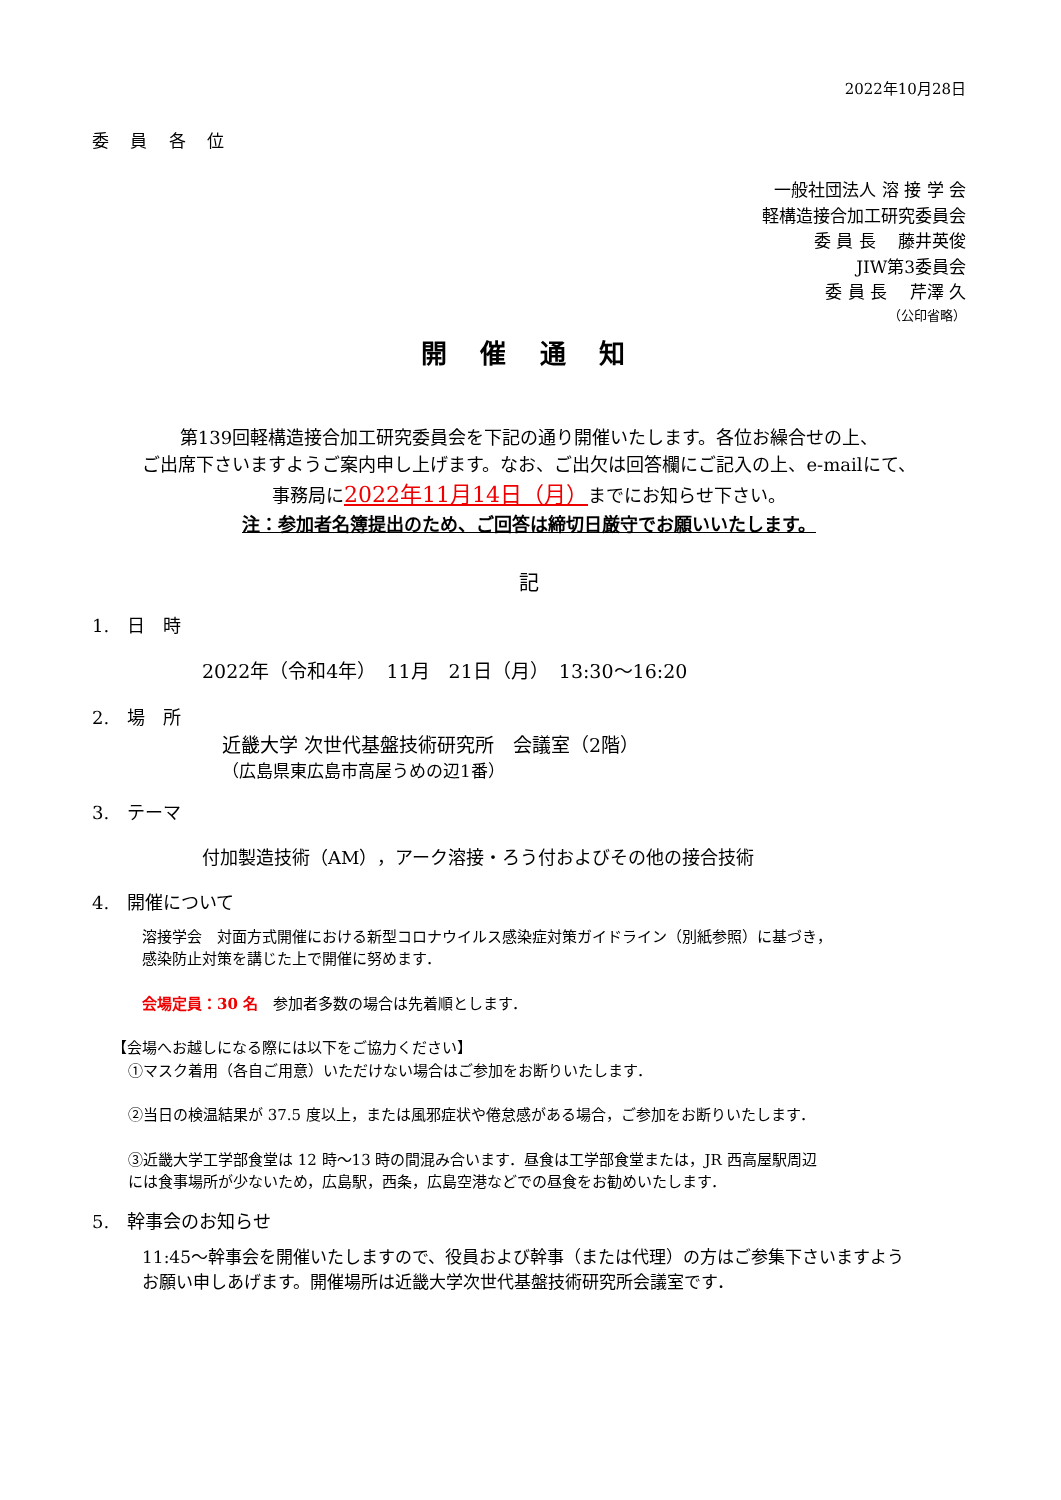2022年10月28日
委 員 各 位
一般社団法人 溶 接 学 会
軽構造接合加工研究委員会
委 員 長　 藤井英俊
JIW第3委員会
委 員 長　 芹澤 久
（公印省略）
開 催 通 知
第139回軽構造接合加工研究委員会を下記の通り開催いたします。各位お繰合せの上、
ご出席下さいますようご案内申し上げます。なお、ご出欠は回答欄にご記入の上、e-mailにて、
事務局に2022年11月14日（月）までにお知らせ下さい。
注：参加者名簿提出のため、ご回答は締切日厳守でお願いいたします。
記
1.　日　時
2022年（令和4年）　11月　21日（月）　13:30～16:20
2.　場　所
近畿大学 次世代基盤技術研究所　会議室（2階）
（広島県東広島市高屋うめの辺1番）
3.　テーマ
付加製造技術（AM），アーク溶接・ろう付およびその他の接合技術
4.　開催について
溶接学会　対面方式開催における新型コロナウイルス感染症対策ガイドライン（別紙参照）に基づき，
感染防止対策を講じた上で開催に努めます．
会場定員：30 名　参加者多数の場合は先着順とします．
【会場へお越しになる際には以下をご協力ください】
①マスク着用（各自ご用意）いただけない場合はご参加をお断りいたします．
②当日の検温結果が 37.5 度以上，または風邪症状や倦怠感がある場合，ご参加をお断りいたします．
③近畿大学工学部食堂は 12 時～13 時の間混み合います．昼食は工学部食堂または，JR 西高屋駅周辺
には食事場所が少ないため，広島駅，西条，広島空港などでの昼食をお勧めいたします．
5.　幹事会のお知らせ
11:45～幹事会を開催いたしますので、役員および幹事（または代理）の方はご参集下さいますよう
お願い申しあげます。開催場所は近畿大学次世代基盤技術研究所会議室です．